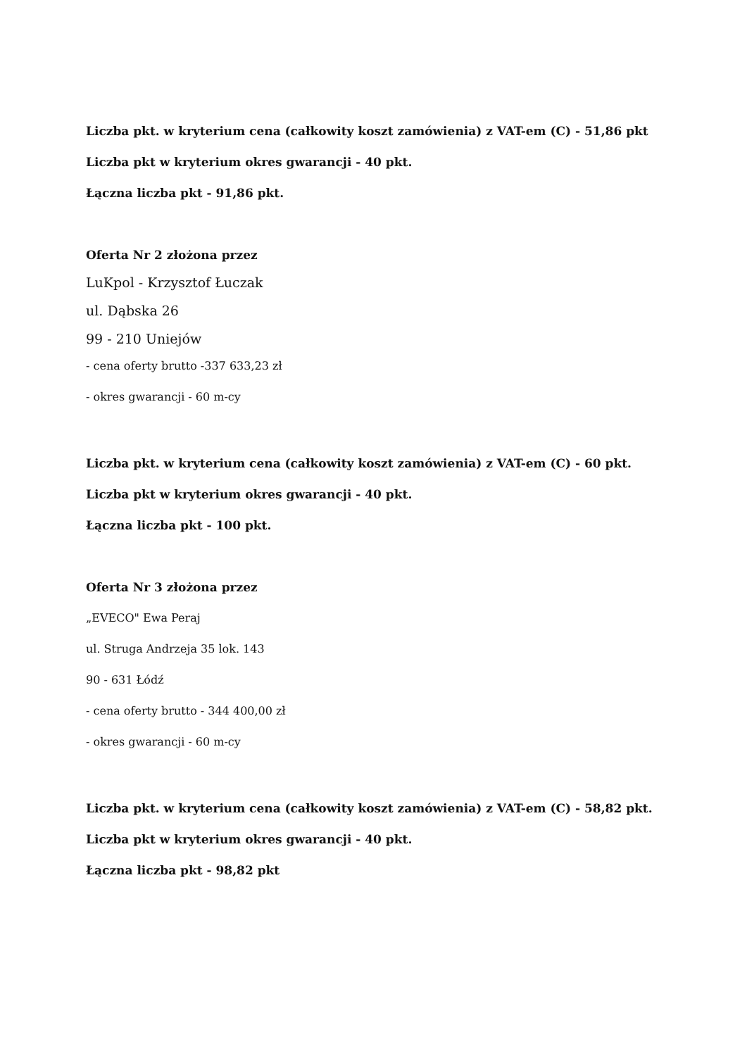Liczba pkt. w kryterium cena (całkowity koszt zamówienia) z VAT-em (C) - 51,86 pkt
Liczba pkt w kryterium okres gwarancji - 40 pkt.
Łączna liczba pkt - 91,86 pkt.
Oferta Nr 2 złożona przez
LuKpol - Krzysztof Łuczak
ul. Dąbska 26
99 - 210 Uniejów
- cena oferty brutto -337 633,23 zł
- okres gwarancji - 60 m-cy
Liczba pkt. w kryterium cena (całkowity koszt zamówienia) z VAT-em (C) - 60 pkt.
Liczba pkt w kryterium okres gwarancji - 40 pkt.
Łączna liczba pkt - 100 pkt.
Oferta Nr 3 złożona przez
„EVECO" Ewa Peraj
ul. Struga Andrzeja 35 lok. 143
90 - 631 Łódź
- cena oferty brutto - 344 400,00 zł
- okres gwarancji - 60 m-cy
Liczba pkt. w kryterium cena (całkowity koszt zamówienia) z VAT-em (C) - 58,82 pkt.
Liczba pkt w kryterium okres gwarancji - 40 pkt.
Łączna liczba pkt - 98,82 pkt